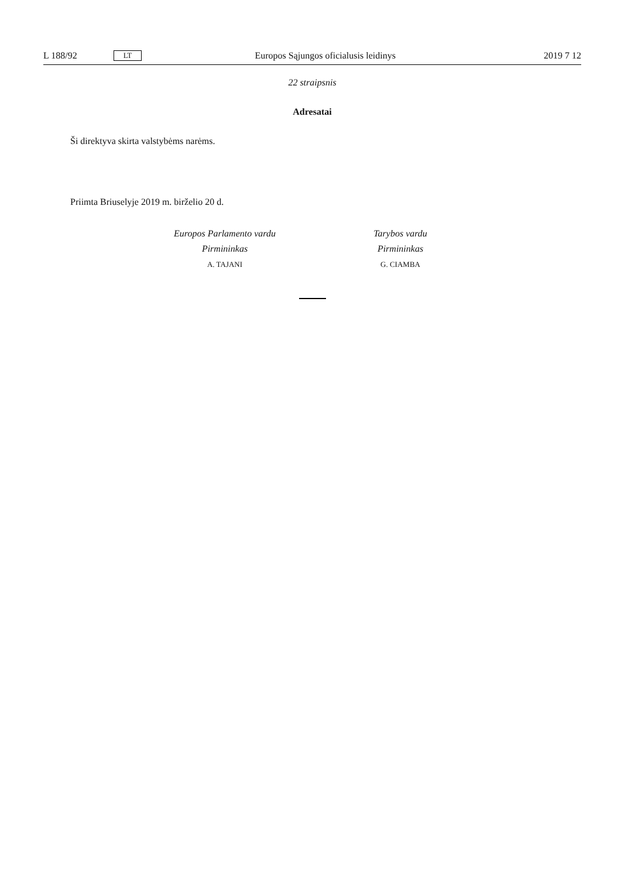L 188/92 LT Europos Sąjungos oficialusis leidinys 2019 7 12
22 straipsnis
Adresatai
Ši direktyva skirta valstybėms narėms.
Priimta Briuselyje 2019 m. birželio 20 d.
Europos Parlamento vardu
Pirmininkas
A. TAJANI
Tarybos vardu
Pirmininkas
G. CIAMBA